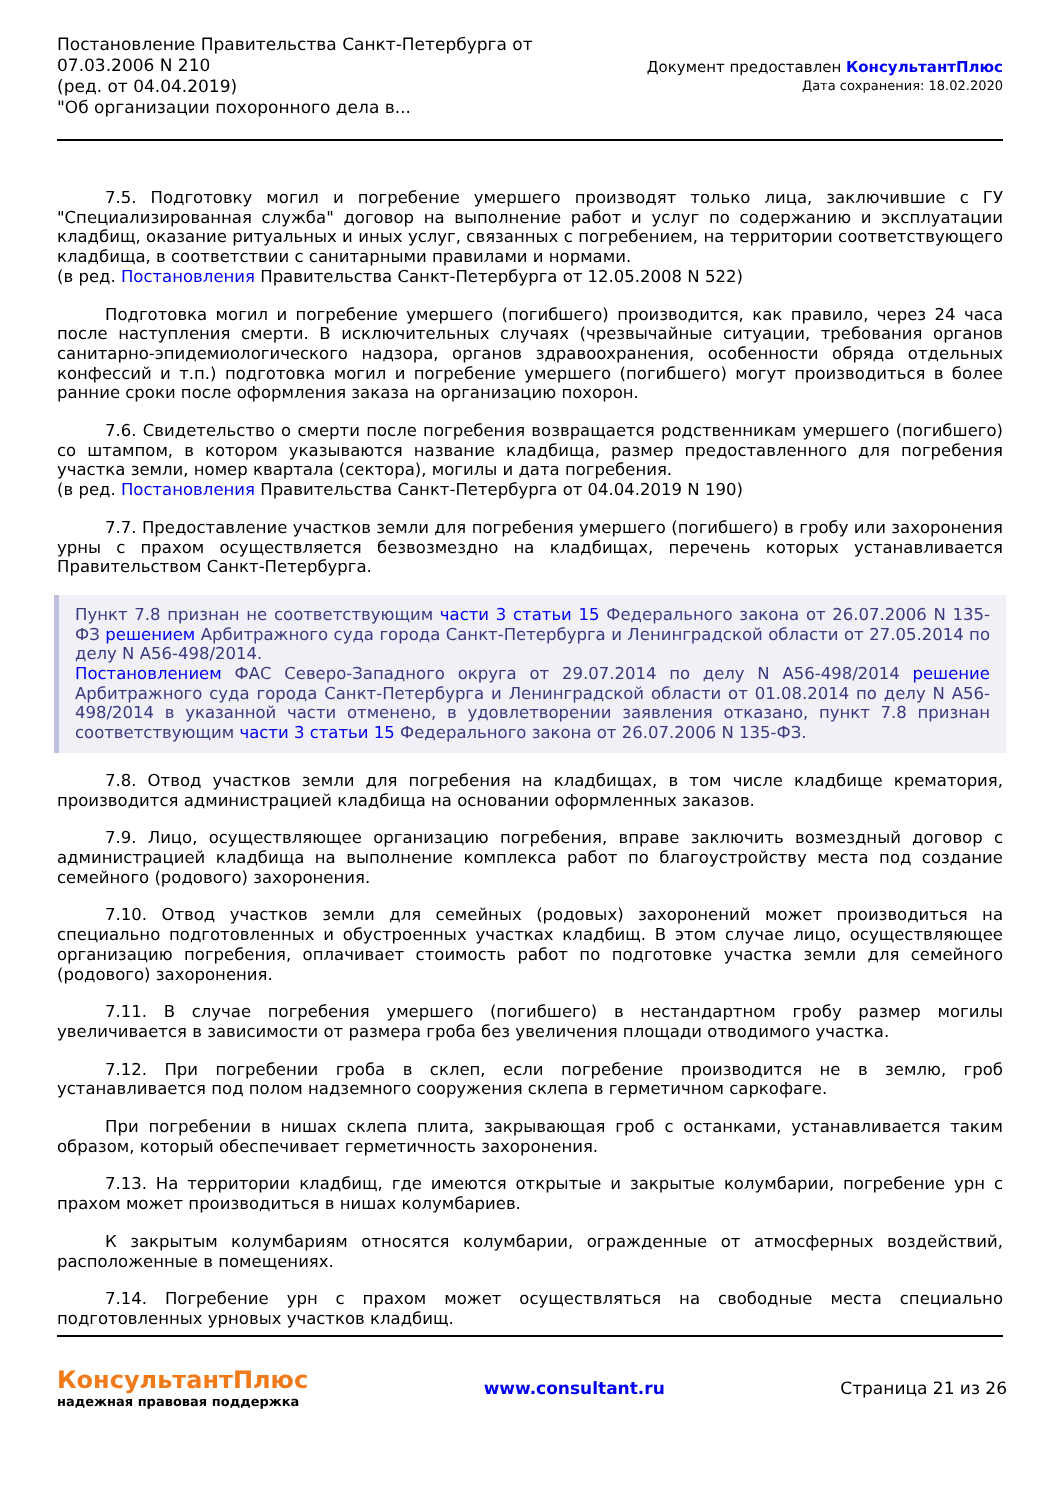Постановление Правительства Санкт-Петербурга от
07.03.2006 N 210
(ред. от 04.04.2019)
"Об организации похоронного дела в...
Документ предоставлен КонсультантПлюс
Дата сохранения: 18.02.2020
7.5. Подготовку могил и погребение умершего производят только лица, заключившие с ГУ "Специализированная служба" договор на выполнение работ и услуг по содержанию и эксплуатации кладбищ, оказание ритуальных и иных услуг, связанных с погребением, на территории соответствующего кладбища, в соответствии с санитарными правилами и нормами.
(в ред. Постановления Правительства Санкт-Петербурга от 12.05.2008 N 522)
Подготовка могил и погребение умершего (погибшего) производится, как правило, через 24 часа после наступления смерти. В исключительных случаях (чрезвычайные ситуации, требования органов санитарно-эпидемиологического надзора, органов здравоохранения, особенности обряда отдельных конфессий и т.п.) подготовка могил и погребение умершего (погибшего) могут производиться в более ранние сроки после оформления заказа на организацию похорон.
7.6. Свидетельство о смерти после погребения возвращается родственникам умершего (погибшего) со штампом, в котором указываются название кладбища, размер предоставленного для погребения участка земли, номер квартала (сектора), могилы и дата погребения.
(в ред. Постановления Правительства Санкт-Петербурга от 04.04.2019 N 190)
7.7. Предоставление участков земли для погребения умершего (погибшего) в гробу или захоронения урны с прахом осуществляется безвозмездно на кладбищах, перечень которых устанавливается Правительством Санкт-Петербурга.
Пункт 7.8 признан не соответствующим части 3 статьи 15 Федерального закона от 26.07.2006 N 135-ФЗ решением Арбитражного суда города Санкт-Петербурга и Ленинградской области от 27.05.2014 по делу N А56-498/2014.
Постановлением ФАС Северо-Западного округа от 29.07.2014 по делу N А56-498/2014 решение Арбитражного суда города Санкт-Петербурга и Ленинградской области от 01.08.2014 по делу N А56-498/2014 в указанной части отменено, в удовлетворении заявления отказано, пункт 7.8 признан соответствующим части 3 статьи 15 Федерального закона от 26.07.2006 N 135-ФЗ.
7.8. Отвод участков земли для погребения на кладбищах, в том числе кладбище крематория, производится администрацией кладбища на основании оформленных заказов.
7.9. Лицо, осуществляющее организацию погребения, вправе заключить возмездный договор с администрацией кладбища на выполнение комплекса работ по благоустройству места под создание семейного (родового) захоронения.
7.10. Отвод участков земли для семейных (родовых) захоронений может производиться на специально подготовленных и обустроенных участках кладбищ. В этом случае лицо, осуществляющее организацию погребения, оплачивает стоимость работ по подготовке участка земли для семейного (родового) захоронения.
7.11. В случае погребения умершего (погибшего) в нестандартном гробу размер могилы увеличивается в зависимости от размера гроба без увеличения площади отводимого участка.
7.12. При погребении гроба в склеп, если погребение производится не в землю, гроб устанавливается под полом надземного сооружения склепа в герметичном саркофаге.
При погребении в нишах склепа плита, закрывающая гроб с останками, устанавливается таким образом, который обеспечивает герметичность захоронения.
7.13. На территории кладбищ, где имеются открытые и закрытые колумбарии, погребение урн с прахом может производиться в нишах колумбариев.
К закрытым колумбариям относятся колумбарии, огражденные от атмосферных воздействий, расположенные в помещениях.
7.14. Погребение урн с прахом может осуществляться на свободные места специально подготовленных урновых участков кладбищ.
КонсультантПлюс
надежная правовая поддержка
www.consultant.ru Страница 21 из 26